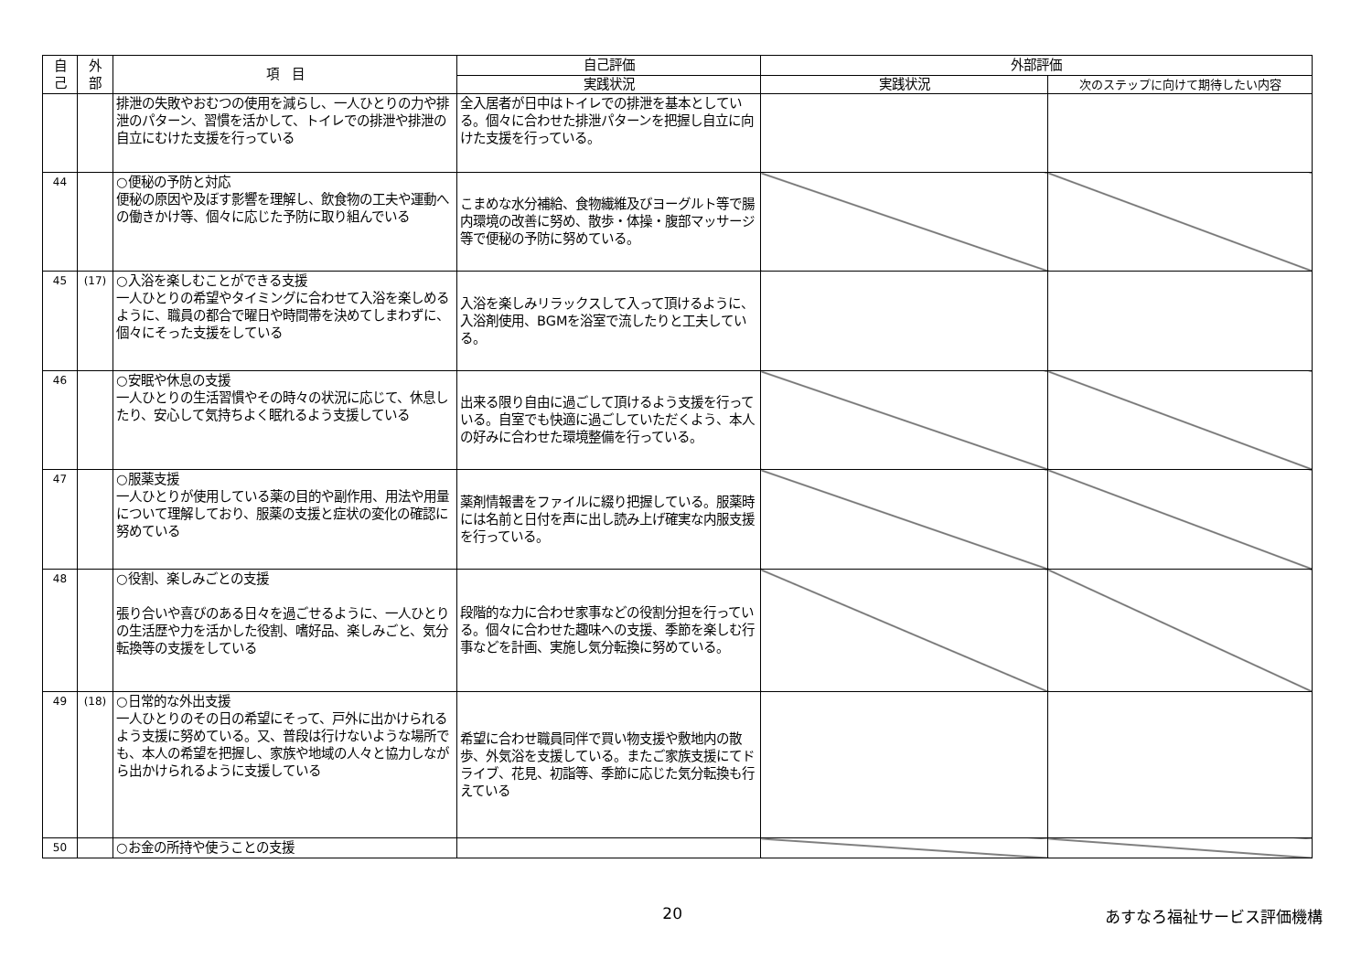| 自 己 | 外 部 | 項 目 | 自己評価 | 外部評価 | |
| --- | --- | --- | --- | --- | --- |
| | | | 実践状況 | 実践状況 | 次のステップに向けて期待したい内容 |
| | | 排泄の失敗やおむつの使用を減らし、一人ひとりの力や排泄のパターン、習慣を活かして、トイレでの排泄や排泄の自立にむけた支援を行っている | 全入居者が日中はトイレでの排泄を基本としている。個々に合わせた排泄パターンを把握し自立に向けた支援を行っている。 | | |
| 44 | | ○便秘の予防と対応 便秘の原因や及ぼす影響を理解し、飲食物の工夫や運動への働きかけ等、個々に応じた予防に取り組んでいる | こまめな水分補給、食物繊維及びヨーグルト等で腸内環境の改善に努め、散歩・体操・腹部マッサージ等で便秘の予防に努めている。 | | |
| 45 | (17) | ○入浴を楽しむことができる支援 一人ひとりの希望やタイミングに合わせて入浴を楽しめるように、職員の都合で曜日や時間帯を決めてしまわずに、個々にそった支援をしている | 入浴を楽しみリラックスして入って頂けるように、入浴剤使用、BGMを浴室で流したりと工夫している。 | | |
| 46 | | ○安眠や休息の支援 一人ひとりの生活習慣やその時々の状況に応じて、休息したり、安心して気持ちよく眠れるよう支援している | 出来る限り自由に過ごして頂けるよう支援を行っている。自室でも快適に過ごしていただくよう、本人の好みに合わせた環境整備を行っている。 | | |
| 47 | | ○服薬支援 一人ひとりが使用している薬の目的や副作用、用法や用量について理解しており、服薬の支援と症状の変化の確認に努めている | 薬剤情報書をファイルに綴り把握している。服薬時には名前と日付を声に出し読み上げ確実な内服支援を行っている。 | | |
| 48 | | ○役割、楽しみごとの支援 張り合いや喜びのある日々を過ごせるように、一人ひとりの生活歴や力を活かした役割、嗜好品、楽しみごと、気分転換等の支援をしている | 段階的な力に合わせ家事などの役割分担を行っている。個々に合わせた趣味への支援、季節を楽しむ行事などを計画、実施し気分転換に努めている。 | | |
| 49 | (18) | ○日常的な外出支援 一人ひとりのその日の希望にそって、戸外に出かけられるよう支援に努めている。又、普段は行けないような場所でも、本人の希望を把握し、家族や地域の人々と協力しながら出かけられるように支援している | 希望に合わせ職員同伴で買い物支援や敷地内の散歩、外気浴を支援している。またご家族支援にてドライブ、花見、初詣等、季節に応じた気分転換も行えている | | |
| 50 | | ○お金の所持や使うことの支援 | | | |
20 あすなろ福祉サービス評価機構